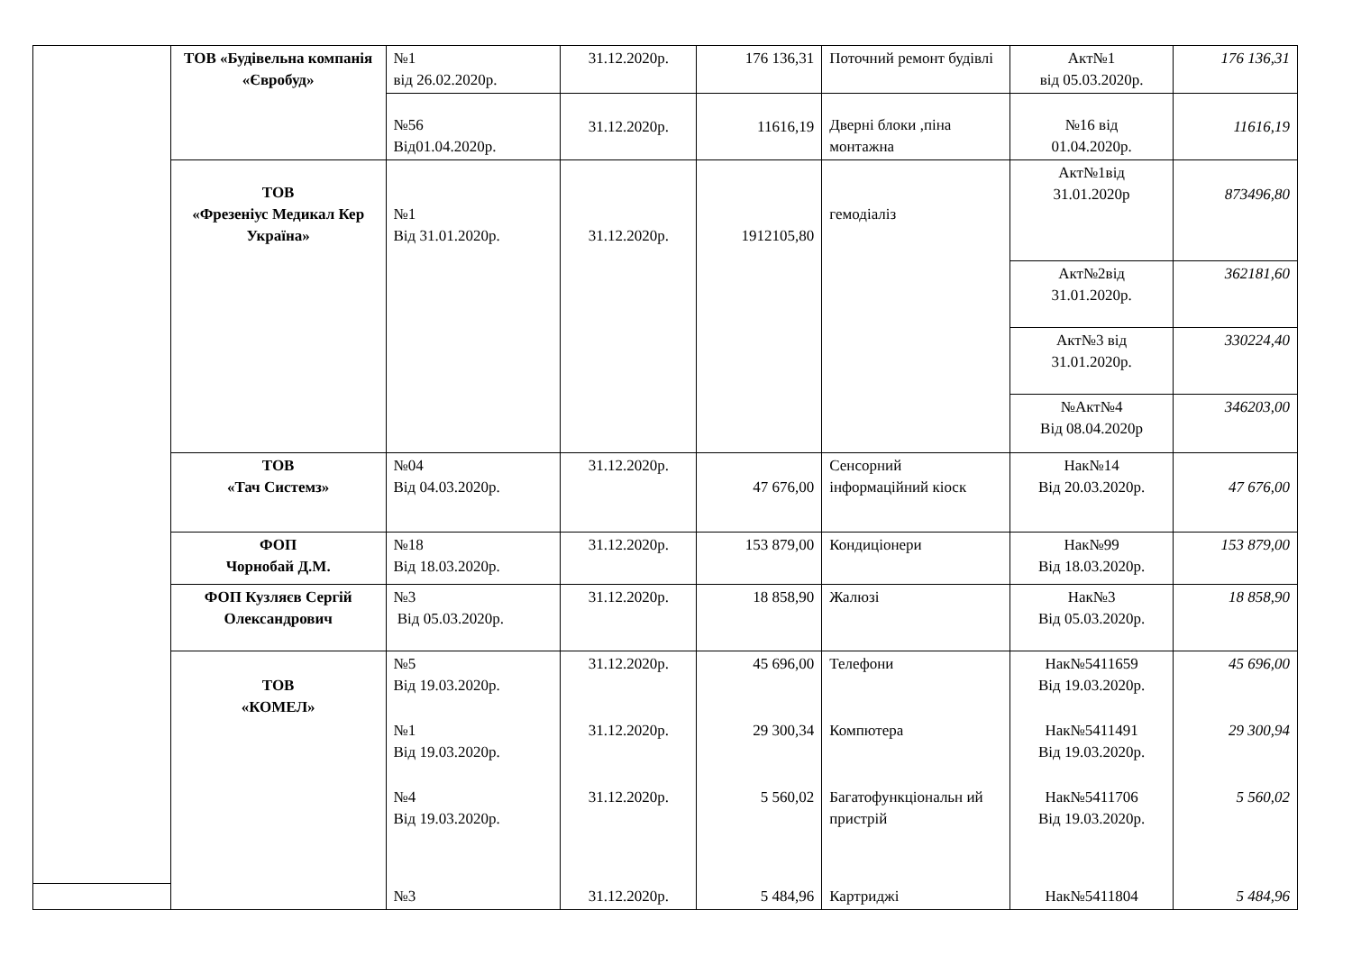| | ТОВ «Будівельна компанія «Євробуд» | №1 від 26.02.2020р. | 31.12.2020р. | 176 136,31 | Поточний ремонт будівлі | Акт№1 від 05.03.2020р. | 176 136,31 |
| | | №56 Від01.04.2020р. | 31.12.2020р. | 11616,19 | Дверні блоки ,піна монтажна | №16 від 01.04.2020р. | 11616,19 |
| | ТОВ «Фрезеніус Медикал Кер Україна» | №1 Від 31.01.2020р. | 31.12.2020р. | 1912105,80 | гемодіаліз | Акт№1від 31.01.2020р | 873496,80 |
| | | | | | | Акт№2від 31.01.2020р. | 362181,60 |
| | | | | | | Акт№3 від 31.01.2020р. | 330224,40 |
| | | | | | | №Акт№4 Від 08.04.2020р | 346203,00 |
| | ТОВ «Тач Системз» | №04 Від 04.03.2020р. | 31.12.2020р. | 47 676,00 | Сенсорний інформаційний кіоск | Нак№14 Від 20.03.2020р. | 47 676,00 |
| | ФОП Чорнобай Д.М. | №18 Від 18.03.2020р. | 31.12.2020р. | 153 879,00 | Кондиціонери | Нак№99 Від 18.03.2020р. | 153 879,00 |
| | ФОП Кузляєв Сергій Олександрович | №3 Від 05.03.2020р. | 31.12.2020р. | 18 858,90 | Жалюзі | Нак№3 Від 05.03.2020р. | 18 858,90 |
| | ТОВ «КОМЕЛ» | №5 Від 19.03.2020р. | 31.12.2020р. | 45 696,00 | Телефони | Нак№5411659 Від 19.03.2020р. | 45 696,00 |
| | | №1 Від 19.03.2020р. | 31.12.2020р. | 29 300,34 | Компютера | Нак№5411491 Від 19.03.2020р. | 29 300,94 |
| | | №4 Від 19.03.2020р. | 31.12.2020р. | 5 560,02 | Багатофункціональн ий пристрій | Нак№5411706 Від 19.03.2020р. | 5 560,02 |
| | | №3 | 31.12.2020р. | 5 484,96 | Картриджі | Нак№5411804 | 5 484,96 |